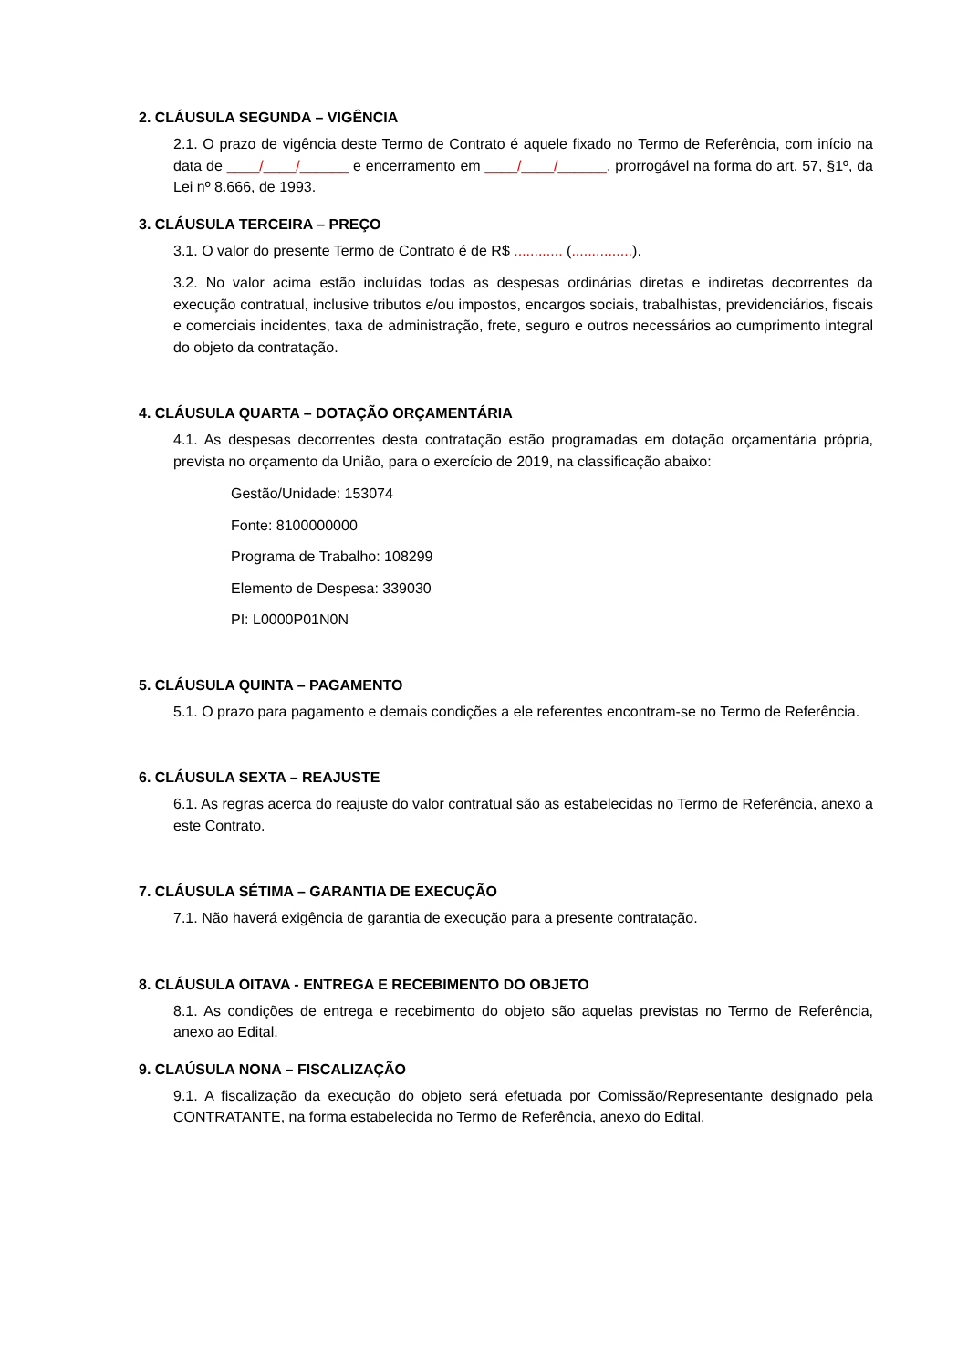2. CLÁUSULA SEGUNDA – VIGÊNCIA
2.1. O prazo de vigência deste Termo de Contrato é aquele fixado no Termo de Referência, com início na data de ____/____/______ e encerramento em ____/____/______, prorrogável na forma do art. 57, §1º, da Lei nº 8.666, de 1993.
3. CLÁUSULA TERCEIRA – PREÇO
3.1. O valor do presente Termo de Contrato é de R$ ............ (...............).
3.2. No valor acima estão incluídas todas as despesas ordinárias diretas e indiretas decorrentes da execução contratual, inclusive tributos e/ou impostos, encargos sociais, trabalhistas, previdenciários, fiscais e comerciais incidentes, taxa de administração, frete, seguro e outros necessários ao cumprimento integral do objeto da contratação.
4. CLÁUSULA QUARTA – DOTAÇÃO ORÇAMENTÁRIA
4.1. As despesas decorrentes desta contratação estão programadas em dotação orçamentária própria, prevista no orçamento da União, para o exercício de 2019, na classificação abaixo:
Gestão/Unidade: 153074
Fonte: 8100000000
Programa de Trabalho: 108299
Elemento de Despesa: 339030
PI: L0000P01N0N
5. CLÁUSULA QUINTA – PAGAMENTO
5.1. O prazo para pagamento e demais condições a ele referentes encontram-se no Termo de Referência.
6. CLÁUSULA SEXTA – REAJUSTE
6.1. As regras acerca do reajuste do valor contratual são as estabelecidas no Termo de Referência, anexo a este Contrato.
7. CLÁUSULA SÉTIMA – GARANTIA DE EXECUÇÃO
7.1. Não haverá exigência de garantia de execução para a presente contratação.
8. CLÁUSULA OITAVA - ENTREGA E RECEBIMENTO DO OBJETO
8.1. As condições de entrega e recebimento do objeto são aquelas previstas no Termo de Referência, anexo ao Edital.
9. CLAÚSULA NONA – FISCALIZAÇÃO
9.1. A fiscalização da execução do objeto será efetuada por Comissão/Representante designado pela CONTRATANTE, na forma estabelecida no Termo de Referência, anexo do Edital.